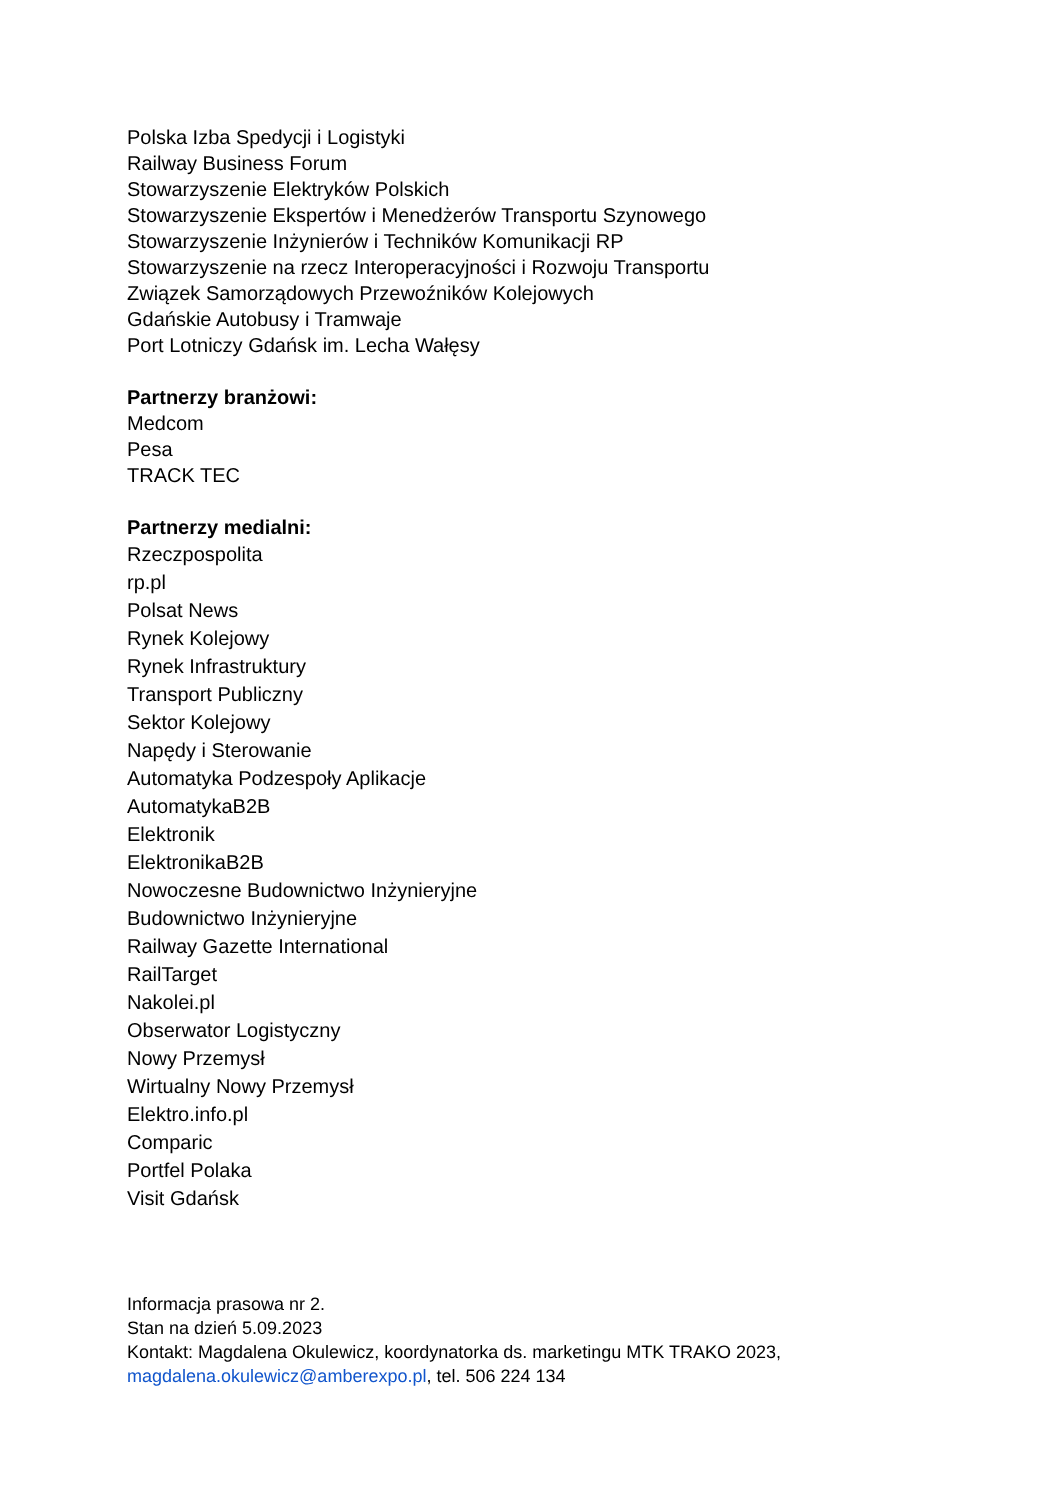Polska Izba Spedycji i Logistyki
Railway Business Forum
Stowarzyszenie Elektryków Polskich
Stowarzyszenie Ekspertów i Menedżerów Transportu Szynowego
Stowarzyszenie Inżynierów i Techników Komunikacji RP
Stowarzyszenie na rzecz Interoperacyjności i Rozwoju Transportu
Związek Samorządowych Przewoźników Kolejowych
Gdańskie Autobusy i Tramwaje
Port Lotniczy Gdańsk im. Lecha Wałęsy
Partnerzy branżowi:
Medcom
Pesa
TRACK TEC
Partnerzy medialni:
Rzeczpospolita
rp.pl
Polsat News
Rynek Kolejowy
Rynek Infrastruktury
Transport Publiczny
Sektor Kolejowy
Napędy i Sterowanie
Automatyka Podzespoły Aplikacje
AutomatykaB2B
Elektronik
ElektronikaB2B
Nowoczesne Budownictwo Inżynieryjne
Budownictwo Inżynieryjne
Railway Gazette International
RailTarget
Nakolei.pl
Obserwator Logistyczny
Nowy Przemysł
Wirtualny Nowy Przemysł
Elektro.info.pl
Comparic
Portfel Polaka
Visit Gdańsk
Informacja prasowa nr 2.
Stan na dzień 5.09.2023
Kontakt: Magdalena Okulewicz, koordynatorka ds. marketingu MTK TRAKO 2023,
magdalena.okulewicz@amberexpo.pl, tel. 506 224 134